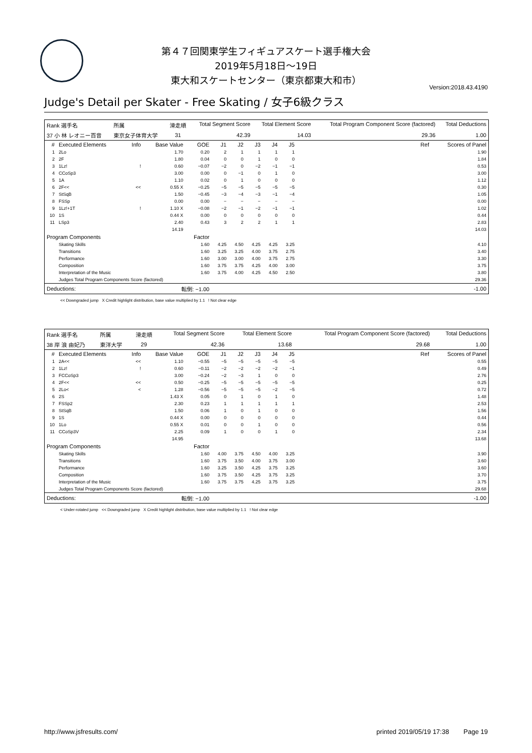第４７回関東学生フィギュアスケート選手権大会
2019年5月18日～19日
東大和スケートセンター（東京都東大和市）
Version:2018.43.4190
Judge's Detail per Skater - Free Skating / 女子6級クラス
| Rank 選手名 | 所属 | 滑走順 | Total Segment Score | Total Element Score | Total Program Component Score (factored) | Total Deductions |
| 37 小 林 レオニー百音 | 東京女子体育大学 | 31 | 42.39 | 14.03 | 29.36 | 1.00 |
| # | Executed Elements | Info | Base Value | GOE | J1 | J2 | J3 | J4 | J5 | Ref | Scores of Panel |
| --- | --- | --- | --- | --- | --- | --- | --- | --- | --- | --- | --- |
| 1 | 2Lo | | 1.70 | 0.20 | 2 | 1 | 1 | 1 | 1 | | 1.90 |
| 2 | 2F | | 1.80 | 0.04 | 0 | 0 | 1 | 0 | 0 | | 1.84 |
| 3 | 1Lz! | ! | 0.60 | −0.07 | −2 | 0 | −2 | −1 | −1 | | 0.53 |
| 4 | CCoSp3 | | 3.00 | 0.00 | 0 | −1 | 0 | 1 | 0 | | 3.00 |
| 5 | 1A | | 1.10 | 0.02 | 0 | 1 | 0 | 0 | 0 | | 1.12 |
| 6 | 2F<< | << | 0.55 X | −0.25 | −5 | −5 | −5 | −5 | −5 | | 0.30 |
| 7 | StSqB | | 1.50 | −0.45 | −3 | −4 | −3 | −1 | −4 | | 1.05 |
| 8 | FSSp | | 0.00 | 0.00 | − | − | − | − | − | | 0.00 |
| 9 | 1Lz!+1T | ! | 1.10 X | −0.08 | −2 | −1 | −2 | −1 | −1 | | 1.02 |
| 10 | 1S | | 0.44 X | 0.00 | 0 | 0 | 0 | 0 | 0 | | 0.44 |
| 11 | LSp3 | | 2.40 | 0.43 | 3 | 2 | 2 | 1 | 1 | | 2.83 |
| | | | 14.19 | | | | | | | | 14.03 |
| Program Components | | | | Factor | | | | | | | |
| | Skating Skills | | | 1.60 | 4.25 | 4.50 | 4.25 | 4.25 | 3.25 | | 4.10 |
| | Transitions | | | 1.60 | 3.25 | 3.25 | 4.00 | 3.75 | 2.75 | | 3.40 |
| | Performance | | | 1.60 | 3.00 | 3.00 | 4.00 | 3.75 | 2.75 | | 3.30 |
| | Composition | | | 1.60 | 3.75 | 3.75 | 4.25 | 4.00 | 3.00 | | 3.75 |
| | Interpretation of the Music | | | 1.60 | 3.75 | 4.00 | 4.25 | 4.50 | 2.50 | | 3.80 |
| | Judges Total Program Components Score (factored) | | | | | | | | | | 29.36 |
| Deductions: | | | 転倒: −1.00 | | | | | | | | -1.00 |
<< Downgraded jump X Credit highlight distribution, base value multiplied by 1.1 ! Not clear edge
| Rank 選手名 | 所属 | 滑走順 | Total Segment Score | Total Element Score | Total Program Component Score (factored) | Total Deductions |
| 38 岸 浪 由妃乃 | 東洋大学 | 29 | 42.36 | 13.68 | 29.68 | 1.00 |
| # | Executed Elements | Info | Base Value | GOE | J1 | J2 | J3 | J4 | J5 | Ref | Scores of Panel |
| --- | --- | --- | --- | --- | --- | --- | --- | --- | --- | --- | --- |
| 1 | 2A<< | << | 1.10 | −0.55 | −5 | −5 | −5 | −5 | −5 | | 0.55 |
| 2 | 1Lz! | ! | 0.60 | −0.11 | −2 | −2 | −2 | −2 | −1 | | 0.49 |
| 3 | FCCoSp3 | | 3.00 | −0.24 | −2 | −3 | 1 | 0 | 0 | | 2.76 |
| 4 | 2F<< | << | 0.50 | −0.25 | −5 | −5 | −5 | −5 | −5 | | 0.25 |
| 5 | 2Lo< | < | 1.28 | −0.56 | −5 | −5 | −5 | −2 | −5 | | 0.72 |
| 6 | 2S | | 1.43 X | 0.05 | 0 | 1 | 0 | 1 | 0 | | 1.48 |
| 7 | FSSp2 | | 2.30 | 0.23 | 1 | 1 | 1 | 1 | 1 | | 2.53 |
| 8 | StSqB | | 1.50 | 0.06 | 1 | 0 | 1 | 0 | 0 | | 1.56 |
| 9 | 1S | | 0.44 X | 0.00 | 0 | 0 | 0 | 0 | 0 | | 0.44 |
| 10 | 1Lo | | 0.55 X | 0.01 | 0 | 0 | 1 | 0 | 0 | | 0.56 |
| 11 | CCoSp3V | | 2.25 | 0.09 | 1 | 0 | 0 | 1 | 0 | | 2.34 |
| | | | 14.95 | | | | | | | | 13.68 |
| Program Components | | | | Factor | | | | | | | |
| | Skating Skills | | | 1.60 | 4.00 | 3.75 | 4.50 | 4.00 | 3.25 | | 3.90 |
| | Transitions | | | 1.60 | 3.75 | 3.50 | 4.00 | 3.75 | 3.00 | | 3.60 |
| | Performance | | | 1.60 | 3.25 | 3.50 | 4.25 | 3.75 | 3.25 | | 3.60 |
| | Composition | | | 1.60 | 3.75 | 3.50 | 4.25 | 3.75 | 3.25 | | 3.70 |
| | Interpretation of the Music | | | 1.60 | 3.75 | 3.75 | 4.25 | 3.75 | 3.25 | | 3.75 |
| | Judges Total Program Components Score (factored) | | | | | | | | | | 29.68 |
| Deductions: | | | 転倒: −1.00 | | | | | | | | -1.00 |
< Under-rotated jump << Downgraded jump X Credit highlight distribution, base value multiplied by 1.1 ! Not clear edge
http://www.jsfresults.com/ printed 2019/05/19 17:38 Page 19